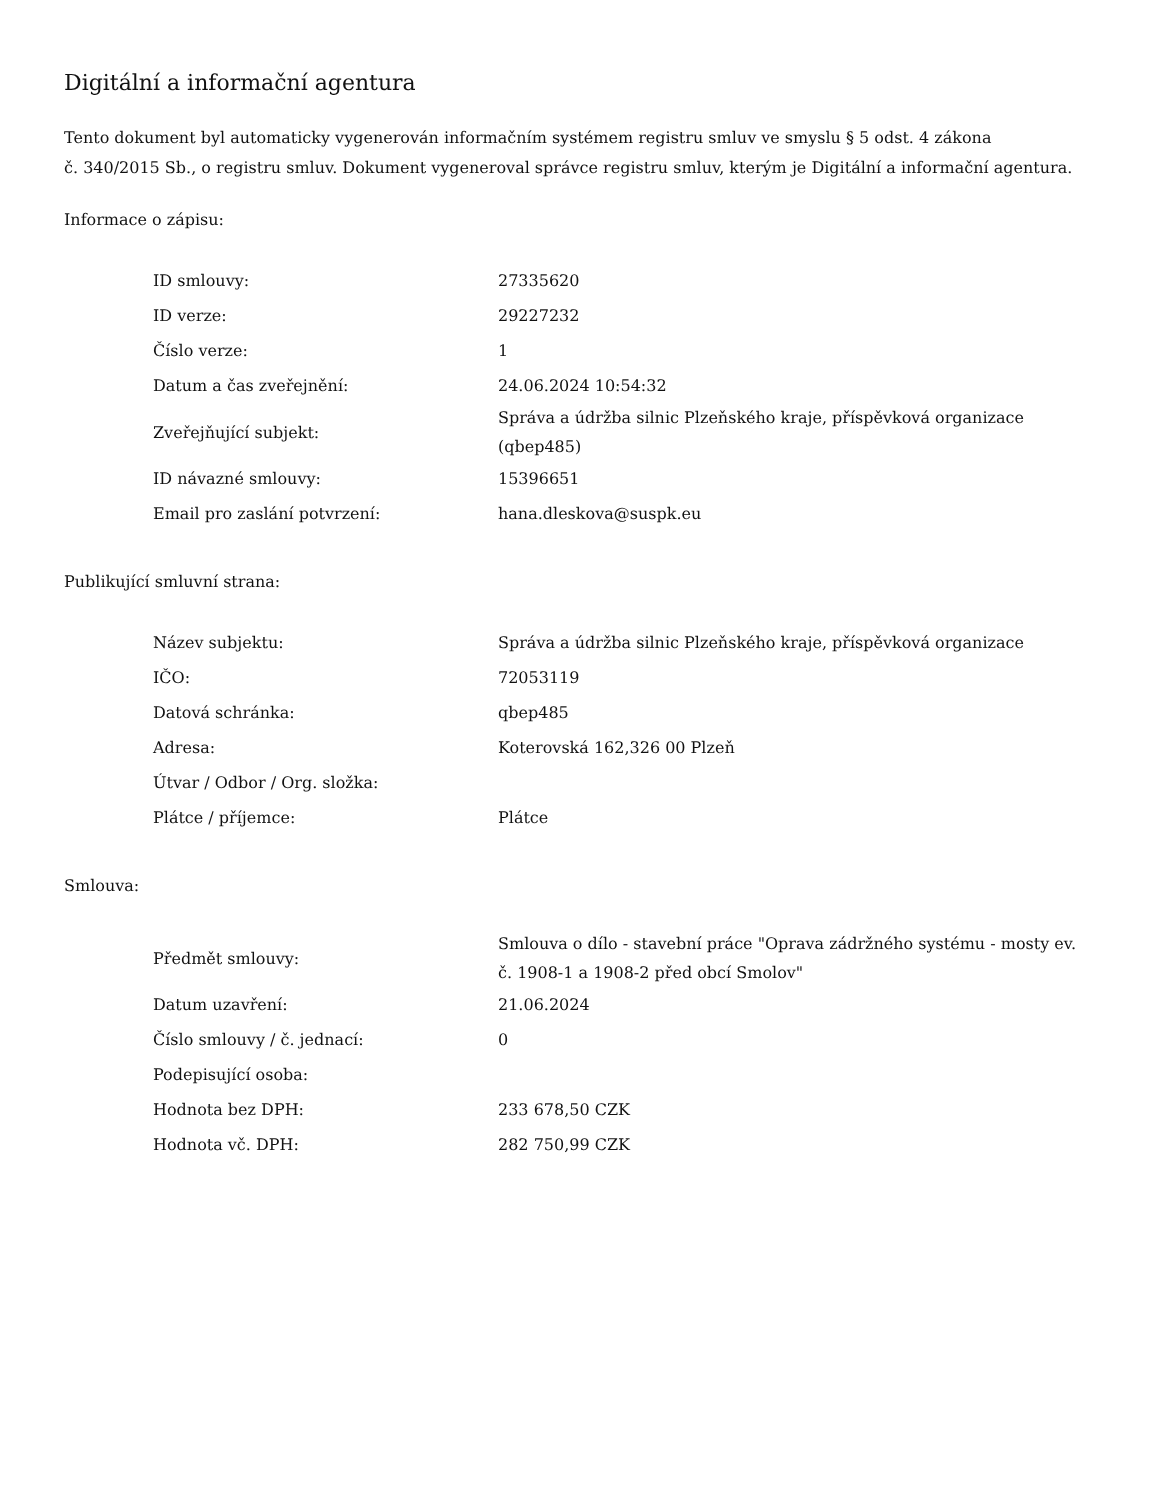Digitální a informační agentura
Tento dokument byl automaticky vygenerován informačním systémem registru smluv ve smyslu § 5 odst. 4 zákona
č. 340/2015 Sb., o registru smluv. Dokument vygeneroval správce registru smluv, kterým je Digitální a informační agentura.
Informace o zápisu:
| ID smlouvy: | 27335620 |
| ID verze: | 29227232 |
| Číslo verze: | 1 |
| Datum a čas zveřejnění: | 24.06.2024 10:54:32 |
| Zveřejňující subjekt: | Správa a údržba silnic Plzeňského kraje, příspěvková organizace (qbep485) |
| ID návazné smlouvy: | 15396651 |
| Email pro zaslání potvrzení: | hana.dleskova@suspk.eu |
Publikující smluvní strana:
| Název subjektu: | Správa a údržba silnic Plzeňského kraje, příspěvková organizace |
| IČO: | 72053119 |
| Datová schránka: | qbep485 |
| Adresa: | Koterovská 162,326 00 Plzeň |
| Útvar / Odbor / Org. složka: | |
| Plátce / příjemce: | Plátce |
Smlouva:
| Předmět smlouvy: | Smlouva o dílo - stavební práce "Oprava zádržného systému - mosty ev. č. 1908-1 a 1908-2 před obcí Smolov" |
| Datum uzavření: | 21.06.2024 |
| Číslo smlouvy / č. jednací: | 0 |
| Podepisující osoba: | |
| Hodnota bez DPH: | 233 678,50 CZK |
| Hodnota vč. DPH: | 282 750,99 CZK |